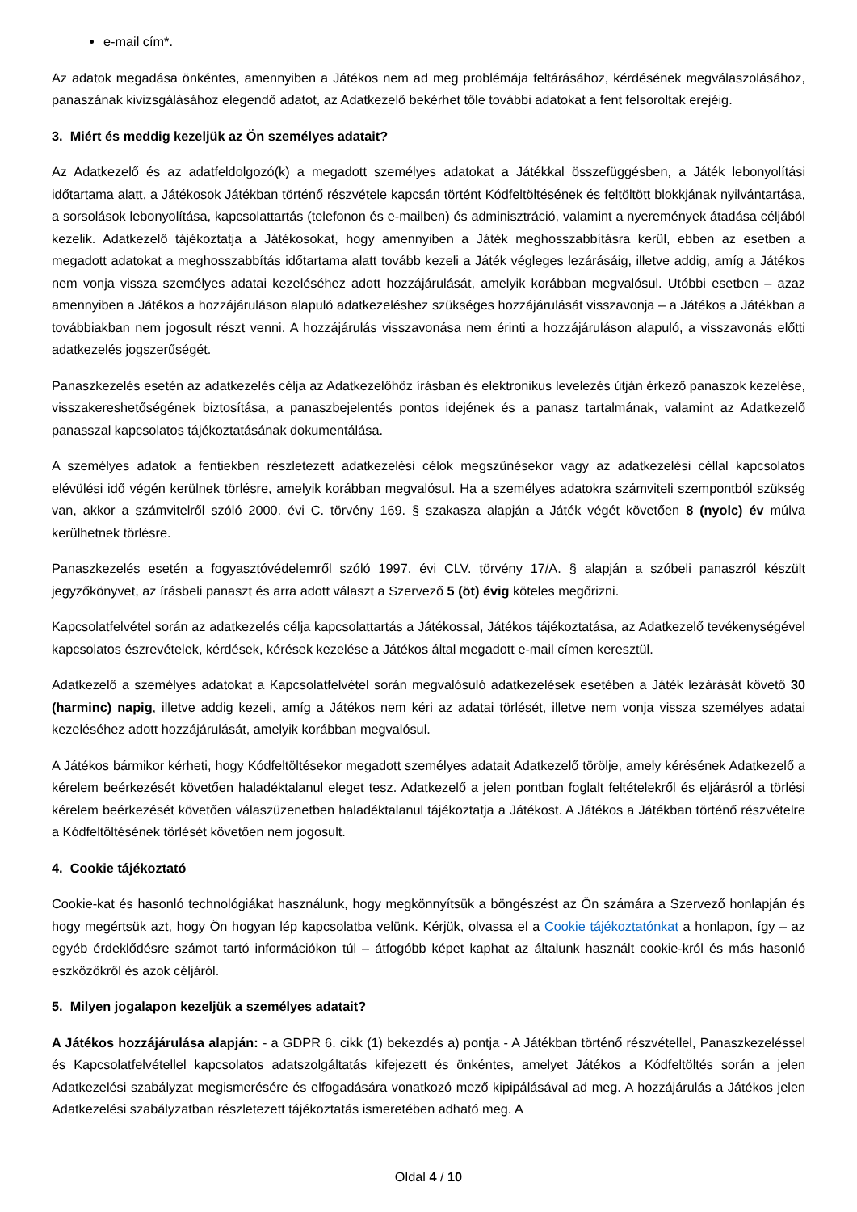e-mail cím*.
Az adatok megadása önkéntes, amennyiben a Játékos nem ad meg problémája feltárásához, kérdésének megválaszolásához, panaszának kivizsgálásához elegendő adatot, az Adatkezelő bekérhet tőle további adatokat a fent felsoroltak erejéig.
3. Miért és meddig kezeljük az Ön személyes adatait?
Az Adatkezelő és az adatfeldolgozó(k) a megadott személyes adatokat a Játékkal összefüggésben, a Játék lebonyolítási időtartama alatt, a Játékosok Játékban történő részvétele kapcsán történt Kódfeltöltésének és feltöltött blokkjának nyilvántartása, a sorsolások lebonyolítása, kapcsolattartás (telefonon és e-mailben) és adminisztráció, valamint a nyeremények átadása céljából kezelik. Adatkezelő tájékoztatja a Játékosokat, hogy amennyiben a Játék meghosszabbításra kerül, ebben az esetben a megadott adatokat a meghosszabbítás időtartama alatt tovább kezeli a Játék végleges lezárásáig, illetve addig, amíg a Játékos nem vonja vissza személyes adatai kezeléséhez adott hozzájárulását, amelyik korábban megvalósul. Utóbbi esetben – azaz amennyiben a Játékos a hozzájáruláson alapuló adatkezeléshez szükséges hozzájárulását visszavonja – a Játékos a Játékban a továbbiakban nem jogosult részt venni. A hozzájárulás visszavonása nem érinti a hozzájáruláson alapuló, a visszavonás előtti adatkezelés jogszerűségét.
Panaszkezelés esetén az adatkezelés célja az Adatkezelőhöz írásban és elektronikus levelezés útján érkező panaszok kezelése, visszakereshetőségének biztosítása, a panaszbejelentés pontos idejének és a panasz tartalmának, valamint az Adatkezelő panasszal kapcsolatos tájékoztatásának dokumentálása.
A személyes adatok a fentiekben részletezett adatkezelési célok megszűnésekor vagy az adatkezelési céllal kapcsolatos elévülési idő végén kerülnek törlésre, amelyik korábban megvalósul. Ha a személyes adatokra számviteli szempontból szükség van, akkor a számvitelről szóló 2000. évi C. törvény 169. § szakasza alapján a Játék végét követően 8 (nyolc) év múlva kerülhetnek törlésre.
Panaszkezelés esetén a fogyasztóvédelemről szóló 1997. évi CLV. törvény 17/A. § alapján a szóbeli panaszról készült jegyzőkönyvet, az írásbeli panaszt és arra adott választ a Szervező 5 (öt) évig köteles megőrizni.
Kapcsolatfelvétel során az adatkezelés célja kapcsolattartás a Játékossal, Játékos tájékoztatása, az Adatkezelő tevékenységével kapcsolatos észrevételek, kérdések, kérések kezelése a Játékos által megadott e-mail címen keresztül.
Adatkezelő a személyes adatokat a Kapcsolatfelvétel során megvalósuló adatkezelések esetében a Játék lezárását követő 30 (harminc) napig, illetve addig kezeli, amíg a Játékos nem kéri az adatai törlését, illetve nem vonja vissza személyes adatai kezeléséhez adott hozzájárulását, amelyik korábban megvalósul.
A Játékos bármikor kérheti, hogy Kódfeltöltésekor megadott személyes adatait Adatkezelő törölje, amely kérésének Adatkezelő a kérelem beérkezését követően haladéktalanul eleget tesz. Adatkezelő a jelen pontban foglalt feltételekről és eljárásról a törlési kérelem beérkezését követően válaszüzenetben haladéktalanul tájékoztatja a Játékost. A Játékos a Játékban történő részvételre a Kódfeltöltésének törlését követően nem jogosult.
4. Cookie tájékoztató
Cookie-kat és hasonló technológiákat használunk, hogy megkönnyítsük a böngészést az Ön számára a Szervező honlapján és hogy megértsük azt, hogy Ön hogyan lép kapcsolatba velünk. Kérjük, olvassa el a Cookie tájékoztatónkat a honlapon, így – az egyéb érdeklődésre számot tartó információkon túl – átfogóbb képet kaphat az általunk használt cookie-król és más hasonló eszközökről és azok céljáról.
5. Milyen jogalapon kezeljük a személyes adatait?
A Játékos hozzájárulása alapján: - a GDPR 6. cikk (1) bekezdés a) pontja - A Játékban történő részvétellel, Panaszkezeléssel és Kapcsolatfelvétellel kapcsolatos adatszolgáltatás kifejezett és önkéntes, amelyet Játékos a Kódfeltöltés során a jelen Adatkezelési szabályzat megismerésére és elfogadására vonatkozó mező kipipálásával ad meg. A hozzájárulás a Játékos jelen Adatkezelési szabályzatban részletezett tájékoztatás ismeretében adható meg. A
Oldal 4 / 10